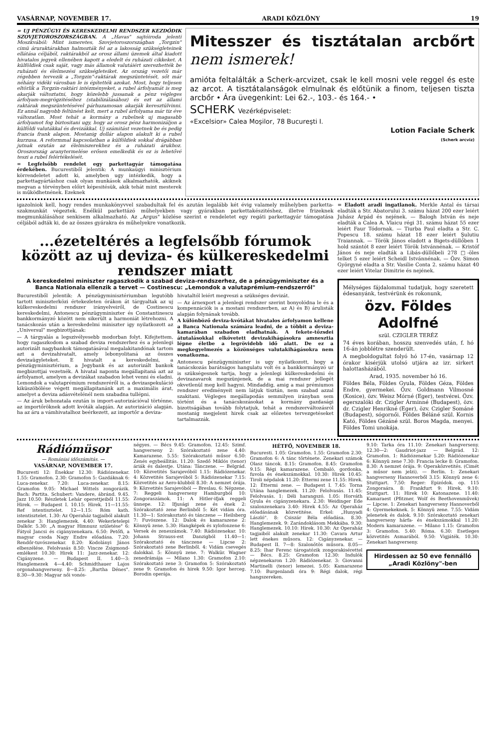VASÁRNAP, NOVEMBER 17. ARADI KÖZLÖNY 19
= UJ PÉNZÜGYI ÉS KERESKEDELMI RENDSZER KEZDŐDIK SZOVJETOROSZORSZÁGBAN. A „Havas" sajtóiroda jelenti Moszkvából: Mint ismeretes, Szovjetoroszországban „Torgzin" cimü áruraktárakban halmozták fel az a lakosság szükségleteinek ellátása céljából, raktárakból az orosz állami üzemek által kiadott hivatalos jegyek ellenében kapott a eledelt és ruházati cikkeket. A külföldiek csak saját, vagy más államok valutáiért szerezhették be ruházati és élelmezési szükségleteiket. Az ország vezetői már régebben tervezik a „Torgzin"-raktárak megszüntetését, sőt már néhány vidéki városban le is építették azokat. Most, hogy teljesen eltörlik a Torgzin-raktári intézményeket, a rubel árfolyamát is meg akarják változtatni, hogy közelebb jussanak a pénz végleges árfolyam-megrögzitéséhez (stabilizálásához) és ezt az állami raktárak megszüntetésével párhuzamosan akarják keresztülvinni. Ez annál nagyobb feltünést kelt, mert a rubel árfolyama már tiz éve változatlan. Most tehát a kormány a rubelnek uj magasabb árfolyamot fog biztositani ugy, hogy az orosz pénz harmonizáljon a külföldi valutákkal és devizákkal. Uj számitást vezetnek be és pedig francia frank alapon. Mostanig dollár alapon alakult ki a rubel kurzusa. A reformmal kapcsolatban a külföldiek sokkal drágábban jutnak ezután az élelmiszerekhez és a ruházati árukhoz. Oroszország aranytermelése erősen emelkedik és ez is lehetővé teszi a rubel felértékelését.
= Legfelsőbb rendelet egy parkettagyár támogatása érdekében. Bucurestiből jelentik: A munkaügyi minisztérium körrendeletet adott ki, amelyben ugy intézkedik, hogy a parkettagyártáshoz csak olyan munkások alkalmazhatók, akiknek megvan a törvényben előirt képesitésük, akik tehát mint mesterek is működhetnének. Ezeknek
Mitesszer és tisztátalan arcbőrt nem ismerek!
amióta feltalálták a Scherk-arcvizet, csak le kell mosni vele reggel és este az arcot. A tisztátalanságok elmulnak és előtünik a finom, teljesen tiszta arcbőr • Ára üvegenkint: Lei 62.-, 103.- és 164.- •
SCHERK Vezérképviselet:
«Excelsior» Calea Moşilor, 78 Bucureşti I.
Lotion Faciale Scherk
(Scherk arcviz)
igazolniok kell, hogy rendes munkakönyvvel szabadultak fel és azután legalább két évig valamely műhelyben parketta-szakmunkát végeztek. Enélkül parkettázó műhelyekben vagy gyárakban parkettakészitéshez, illetve frizeknek megmunkálásához senkisem alkalmazható. Az „Argus" közlése szerint e rendeletet egy regáti parkettagyár támogatása céljából adták ki, de az összes gyárakra és műhelyekre vonatkozik.
...ézeteltérés a legfelsőbb fórumok között az uj deviza- és külkereskedelmi rendszer miatt
A kereskedelmi miniszter ragaszkodik a szabad deviza-rendszerhez, de a pénzügyminiszter és a Banca Nationala ellenzik a tervet — Costinescu: „Lemondok a valutaprémium-rendszerről"
Bucurestiből jelentik: A pénzügyminisztériumban legutóbb tartott miniszterközi értekezleten órákon át tárgyaltak az uj külkereskedelmi rendszer irányelveiről, de Costinescu kereskedelmi, Antonescu pénzügyminiszter és Constantinescu bankkormányzó között nem sikerült a harmoniát létrehozni. A tanácskozás után a kereskedelmi miniszter igy nyilatkozott az „Universul" megbizottjának:
— A tárgyalás a legszivélyesebb modorban folyt. Kifejtettem, hogy ragaszkodom a szabad deviza rendszerhez és a jelenlegi autorizált nagybankok támogatásával megalakitandónak tartom azt a devizahivatalt, amely lebonyolitaná az összes devizaügyleteket. E hivatalt a kereskedelmi, a pénzügyminisztérium, a Jegybank és az autorizált bankok megbizottjai vezetnék. A hivatal naponta megállapitaná azt az árfolyamot, amelyen a devizákat szabadon lehet venni és eladni. Lemondok a valutaprémium rendszeréről is, a devizaspekuláció kiküszöbölése végett megállapitanánk azt a maximális árat, amelyet a deviza adásvételénél nem szabadna tullépni.
— Az áruk behozatala ezután is import-autorizációval történne, az importőröknek adott kvóták alapján. Az autorizáció alapján, ha az áru a vámhivatalhoz beérkezett, az importőr a deviza-
hivataltól leiért megveszi a szükséges devizát.
— Az árnexport a jelenlegi rendszer szerint bonyolódna le és a kompenzációk is a mostani rendszerben, az A) és B) árulisták alapján folynának tovább.
A különböző deviza-kvótákat hivatalos árfolyamon kellene a Banca Nationala számára leadni, de a többit a deviza-kamarában szabadon eladhatnák. A fekete-tőzsdei átutalásokkal elkövetett devizakihágásokra amnesztia lépne életbe a legrövidebb idő alatt. De ez a megkegyelmezés a közönséges valutakihágásokra nem vonatkozna.
Antonescu pénzügyminiszter is ugy nyilatkozott, hogy a tanácskozás barátságos hangulatu volt és a bankkormányzó ur is szükségesnek tartja, hogy a jelenlegi külkereskedelmi és devizazavarok megszünjenek, de a mai rendszer jellegét okvetlenül meg kell hagyni. Mindaddig, amig a mai prémiumos rendszer eredményeit nem látjuk tisztán, nem szabad azzal szakitani. Végleges megállapodás semmilyen irányban sem történt és a tanácskozásokat a kormány gazdasági bizottságában tovább folytatjuk, tehát a rendszerváltozásról mostanig megjelent hirek csak az előzetes tervezgetéseket tartalmazzák.
= Eladott aradi ingatlanok. Merkle Antal és társai eladták a Str. Abatorului 3. számu házat 200 ezer leiért Juhász Árpád és nejének. — Balogh István és neje eladták a Calea A. Vlaicu régi 31. számu házat 55 ezer leiért Faur Tódornak. — Tiurba Paul eladta a Str. C. Popescu 18. számu házat 18 ezer leiért Şulutiu Traiannak. — Török János eladott a Bigets-düllőben 1 hold szántót 8 ezer leiért Török Istvánnénak. — Kristóf János és neje eladták a Libás-düllőbeli 278 □-öles telket 5 ezer leiért Scheidl Istvánnénak. — Özv. Simon Györgyné eladta a Str. Vasilie Conta 2. számu házat 40 ezer leiért Vitelar Dimitrie és nejének.
Mélységes fájdalommal tudatjuk, hogy szeretett édesanyánk, testvérünk és rokonunk,
özv. Földes Adolfné
szül. CZIGLER TERÉZ
74 éves korában, hosszu szenvedés után, f. hó 16-án jobblétre szenderült.
A megboldogultat folyó hó 17-én, vasárnap 12 órakor kisérjük utolsó utjára az izr. sirkert halottasházából.
Arad, 1935. november hó 16.
Földes Béla, Földes Gyula, Földes Géza, Földes Endre, gyermekei. Özv. Goldmann Vilmosné (Kosice), özv. Weisz Mórné (Eger), testvérei. Özv. egerszalóki dr. Czigler Árminné (Budapest), özv. dr. Czigler Henrikné (Eger), özv. Czigler Sománé (Budapest), sógornői. Földes Béláné szül. Kornis Kató, Földes Gézáné szül. Boros Magda, menyei. Földes Tomi unokája.
Rádiómüsor
— Romániai időszámitás. —
VASÁRNAP, NOVEMBER 17.
Bucuresti 12: Énekkar 12.30: Rádiózenekar. 1.55: Gramofon. 2.30: Gramofon 5: Gazdáknak 6: Luca-zenekar. 7.20: Luca-zenekar. 8.15: Gramofon 9.05: Michael Wittels zongorázik. Bach: Partita. Schubert: Vandere, ábránd. 9.45. Jazz 10.50: Részletek Lehár operettjeiből 11.55: Hirek. — Budapest I. 10.15: Hirek. 11—11.55: Ref istentisztelet. 12—1.15: Róm kath. istentisztelet. 1.30: Az Operaház tagjaiból alakult zenekar 3: Hanglemezek. 4.40: Wekerletelepi Dalkör. 5.30: „A magyar Himnusz születése" 6: Fátyol Jancsi és cigányzenekara. 6.50: Petőfi, a magyar csoda Nagy Endre előadása. 7.20: Rendőr-tuvószenekar. 8.20: Kodolányi János elbeszélése. Felolvasás 8.50: Vincze Zsigmond-emlékest 10.30: Hirek 11: Jazz-zenekar. 12: Cigányzene. — Budapest II. 1.40—3: Hanglemezek 4—4.40: Schmidthauer Lajos orgonahangverseny. 8—8.25: „Bartha Dénes". 8.30—9.30: Magyar női vonós-
négyes. — Bécs 9.45: Gramofon. 12.45: Szimf. hangverseny 2: Szórakoztató zene 4.40: Kamarazene. 5.55: Szórakoztató műsor 6.50: Zenés egybeállitás. 11.20: Szedő Miklós (tenor) áriák és dalestje. Utána: Tánczene. — Belgrád. 10: Közvetités Sarajevóból 1.15: Rádiózenekar. 4: Közvetités Sarajevóból 5: Rádiózenekar 7.15: Közvetités az Aero-klubból 8.30: A nemzet órája. 9: Közvetités Sarajevóból — Breslau. 6: Népzene. 7: Reggeli hangverseny Hamburgból 10: Zongoraszámok. 11: A Hitler-ifjak reggeli ünnepe. 12: Ifjusági zene és ének 2: Szórakoztató zene Berlinből 5: Két vidám óra. 11.30—1: Szórakoztató és tánczene — Heilsberg 7: Fuvószene. 12: Dalok és kamarazene 2: Könnyü zene. 5.30: Hangképek és xylofonzene 6: Versek és zeneszámok. 7.40: Rádiózenekar. 10: Johann Strauss-est Danzigból 11.40—1: Szórakoztató és tánczene — Lipcse 2: Szórakoztató zene Berlinből. 4: Vidám csevegés dalokkal. 5: Könnyü zene. 7: Walkür. Wagner zenedrámája — Milano 1.30: Gramofon 2.10: Szórakoztató zene 3: Gramofon 5: Szórakoztató zene 9: Gramofon és hirek 9.50: Igor herceg. Borodin operája.
HÉTFŐ, NOVEMBER 18.
Bucuresti. 1.05: Gramofon. 1.55: Gramofon 2.30: Gramofon 6: A tánc története. Zenekari számok Olasz táncok. 8.15: Gramofon. 8.45: Gramofon 9.15: Régi kamarazene. Cembaló, gordonka, fuvola és énekszámokkal. 10.30: Hirek 10.45: Tiroli népdalok 11.20: Éttermi zene 11.55: Hirek. 12: Éttermi zene. — Budapest I. 7.45: Torna Utána hanglemezek. 11.20: Felolvasás. 11.45: Felolvasás. 1: Déli harangszó. 1.05: Horváth Gyula és cigányzenekara. 2.30: Weidinger Ede szalonzenekara 3.40: Hirek 4.55: Az Operaház előadásának közvetitése. Erkel: „Hunyadi László". 8: Csiszár Béla előadása. 8.30: Hanglemezek. 9: Zarándoklásom Mekkába. 9.30: Hanglemezek. 10.10: Hirek. 10.30: Az Operaház tagjaiból alakult zenekar 11.30: Cavara Artur lett énekes műsora. 12: Cigányzenekar. — Budapest II. 7—8: Szalonötös műsora. 8.05—8.25: Ihar Ferenc tárogatózik zongorakisérettel — Bécs. 8.25: Gramofon 12.30: Indulók népzenekaron 1.20: Rádiózenekar. 3: Giovanni Martinelli (tenor) lemezei. 5.05: Kamarazene 7.10: Burgenlandi óra 9: Régi dalok, régi hangszereken.
9.10: Tarka óra 11.10: Zenekari hangverseny. 12.30—2: Gaudriot-jazz — Belgrád. 12: Gramofon. 1: Rádiózenekar 5.20: Rádiózenekar 6: Könnyü zene 7.30: Francia lecke 8: Gramofon. 8.30: A nemzet órája. 9: Operaközvetités. (Cimét a műsor nem jelzi). — Berlin. 1: Zenekari hangverseny Hannoverből 3.15: Könnyü zene 6: Stuttgart. 7.50: Reger: Epizódok. op. 115 Zongoraára. 8: Frankfurt 9: Hirek. 9.10: Stuttgart. 11: Hirek 10: Katonazene. 11.40: Kamaraest (Pfitzner, Wolf és Beethovenművek) — Lipcse. 1: Zenekari hangverseny Hannoverből 4: Gyermekeknek. 5: Könnyü zene. 7.55: Vidám jelenetek és dalok. 9.10: Szórakoztató zenekari hangverseny hárfa- és énekszámokkal 11.20: Modern kamarazene. — Milano 1.15: Gramofon 3: Gramofon. 5.40: Róma. 6.30: Esetleges közvetités Asmarából. 9.50: Vigjáték. 10.30: Zenekari hangverseny.
Hirdessen az 50 eve fennálló „Aradi Közlöny"-ben